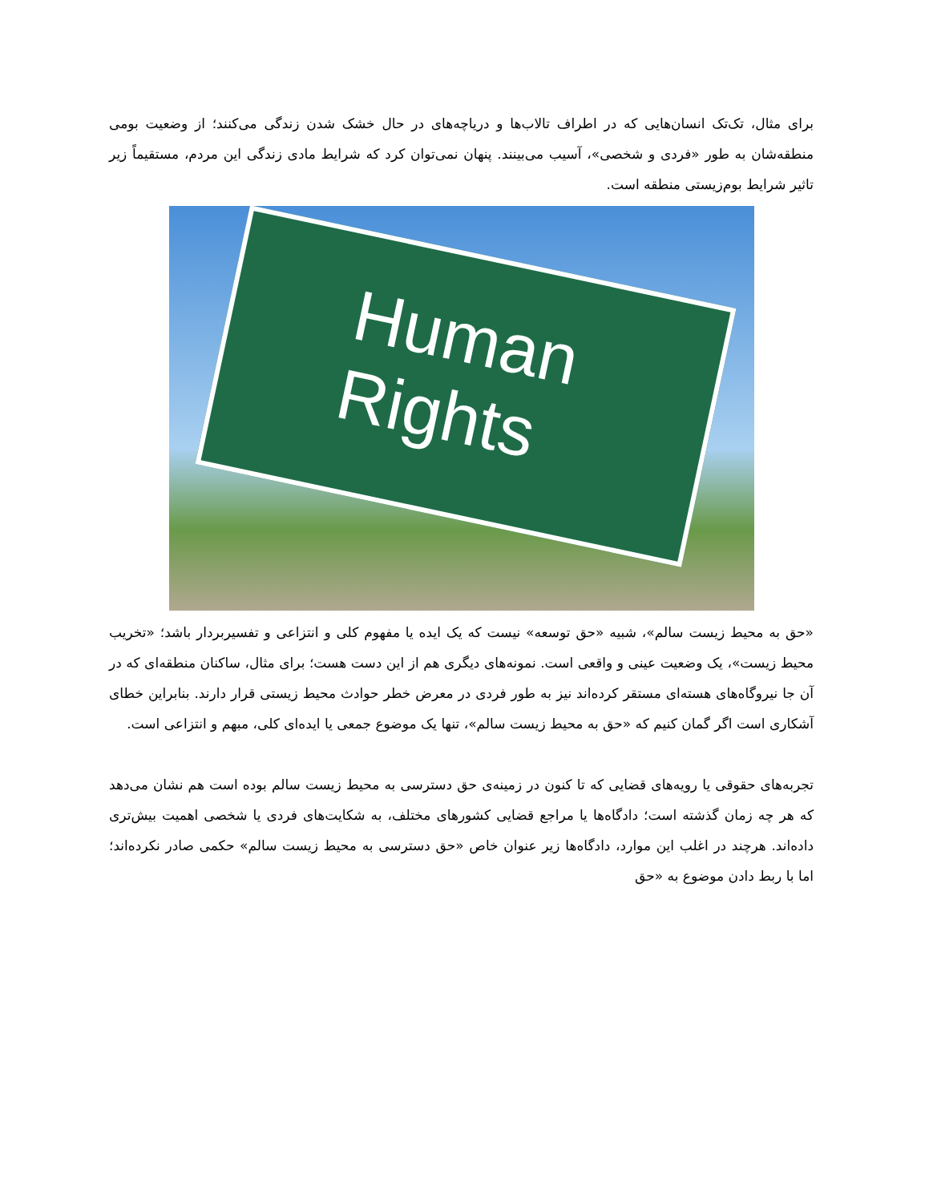برای مثال، تک‌تک انسان‌هایی که در اطراف تالاب‌ها و دریاچه‌های در حال خشک شدن زندگی می‌کنند؛ از وضعیت بومی منطقه‌شان به طور «فردی و شخصی»، آسیب می‌بینند. پنهان نمی‌توان کرد که شرایط مادی زندگی این مردم، مستقیماً زیر تاثیر شرایط بوم‌زیستی منطقه است.
Human
Rights
«حق به محیط زیست سالم»، شبیه «حق توسعه» نیست که یک ایده یا مفهوم کلی و انتزاعی و تفسیربردار باشد؛ «تخریب محیط زیست»، یک وضعیت عینی و واقعی است. نمونه‌های دیگری هم از این دست هست؛ برای مثال، ساکنان منطقه‌ای که در آن جا نیروگاه‌های هسته‌ای مستقر کرده‌اند نیز به طور فردی در معرض خطر حوادث محیط زیستی قرار دارند. بنابراین خطای آشکاری است اگر گمان کنیم که «حق به محیط زیست سالم»، تنها یک موضوع جمعی یا ایده‌ای کلی، مبهم و انتزاعی است.
تجربه‌های حقوقی یا رویه‌های قضایی که تا کنون در زمینه‌ی حق دسترسی به محیط زیست سالم بوده است هم نشان می‌دهد که هر چه زمان گذشته است؛ دادگاه‌ها یا مراجع قضایی کشورهای مختلف، به شکایت‌های فردی یا شخصی اهمیت بیش‌تری داده‌اند. هرچند در اغلب این موارد، دادگاه‌ها زیر عنوان خاص «حق دسترسی به محیط زیست سالم» حکمی صادر نکرده‌اند؛ اما با ربط دادن موضوع به «حق